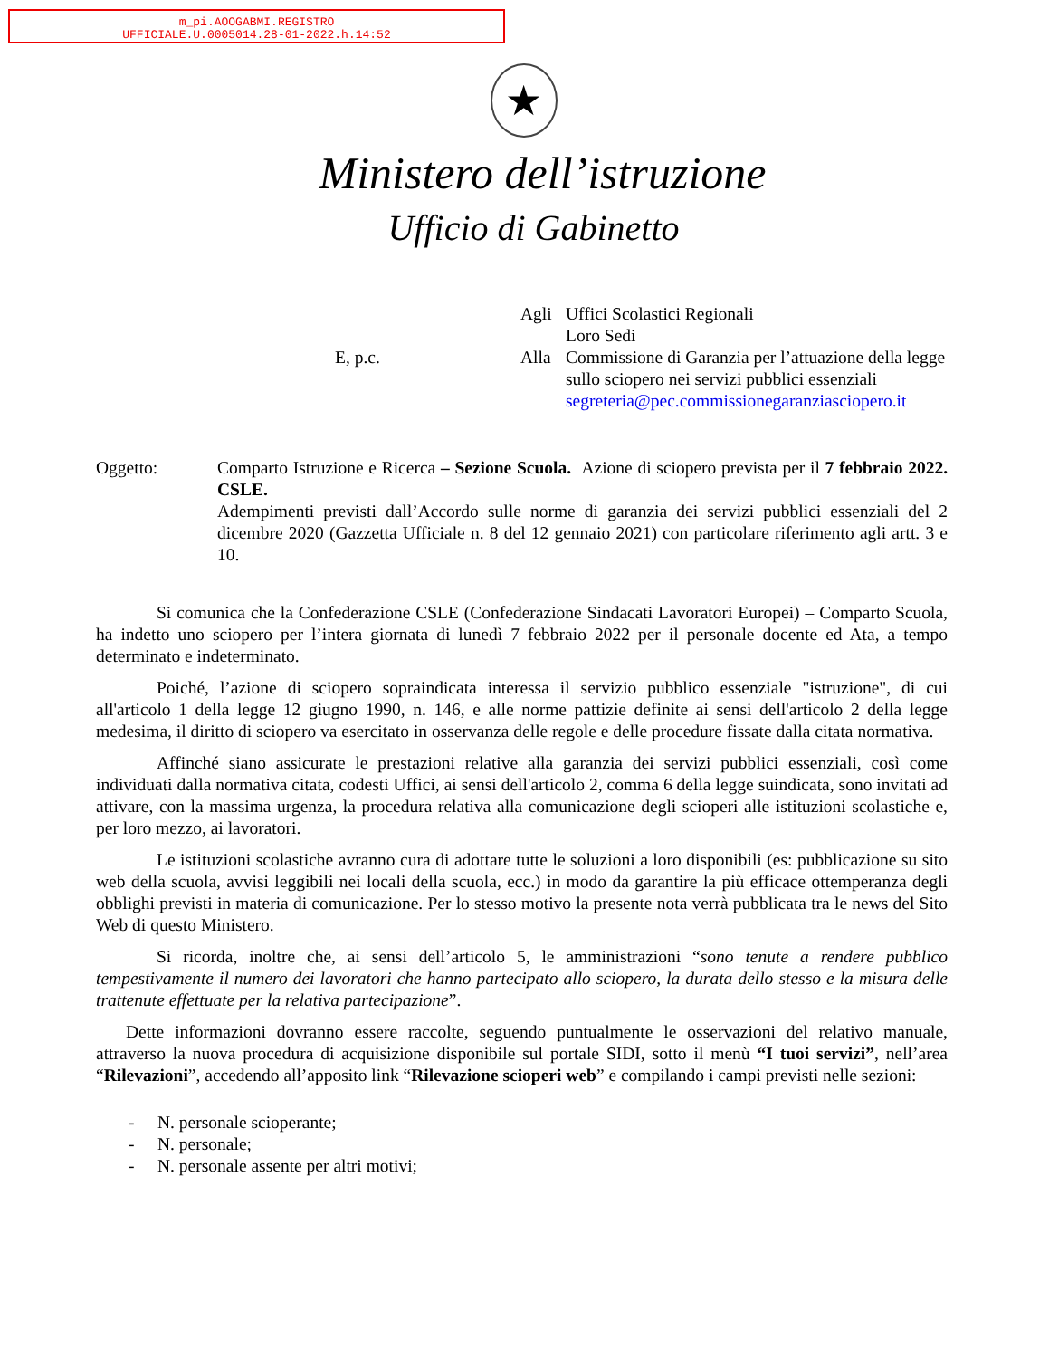m_pi.AOOGABMI.REGISTRO
UFFICIALE.U.0005014.28-01-2022.h.14:52
★
Ministero dell’istruzione
Ufficio di Gabinetto
Agli
Uffici Scolastici Regionali
Loro Sedi
E, p.c.
Alla
Commissione di Garanzia per l’attuazione della legge sullo sciopero nei servizi pubblici essenziali
segreteria@pec.commissionegaranziasciopero.it
Oggetto:
Comparto Istruzione e Ricerca – Sezione Scuola. Azione di sciopero prevista per il 7 febbraio 2022. CSLE.
Adempimenti previsti dall’Accordo sulle norme di garanzia dei servizi pubblici essenziali del 2 dicembre 2020 (Gazzetta Ufficiale n. 8 del 12 gennaio 2021) con particolare riferimento agli artt. 3 e 10.
Si comunica che la Confederazione CSLE (Confederazione Sindacati Lavoratori Europei) – Comparto Scuola, ha indetto uno sciopero per l’intera giornata di lunedì 7 febbraio 2022 per il personale docente ed Ata, a tempo determinato e indeterminato.
Poiché, l’azione di sciopero sopraindicata interessa il servizio pubblico essenziale "istruzione", di cui all'articolo 1 della legge 12 giugno 1990, n. 146, e alle norme pattizie definite ai sensi dell'articolo 2 della legge medesima, il diritto di sciopero va esercitato in osservanza delle regole e delle procedure fissate dalla citata normativa.
Affinché siano assicurate le prestazioni relative alla garanzia dei servizi pubblici essenziali, così come individuati dalla normativa citata, codesti Uffici, ai sensi dell'articolo 2, comma 6 della legge suindicata, sono invitati ad attivare, con la massima urgenza, la procedura relativa alla comunicazione degli scioperi alle istituzioni scolastiche e, per loro mezzo, ai lavoratori.
Le istituzioni scolastiche avranno cura di adottare tutte le soluzioni a loro disponibili (es: pubblicazione su sito web della scuola, avvisi leggibili nei locali della scuola, ecc.) in modo da garantire la più efficace ottemperanza degli obblighi previsti in materia di comunicazione. Per lo stesso motivo la presente nota verrà pubblicata tra le news del Sito Web di questo Ministero.
Si ricorda, inoltre che, ai sensi dell’articolo 5, le amministrazioni “sono tenute a rendere pubblico tempestivamente il numero dei lavoratori che hanno partecipato allo sciopero, la durata dello stesso e la misura delle trattenute effettuate per la relativa partecipazione”.
Dette informazioni dovranno essere raccolte, seguendo puntualmente le osservazioni del relativo manuale, attraverso la nuova procedura di acquisizione disponibile sul portale SIDI, sotto il menù “I tuoi servizi”, nell’area “Rilevazioni”, accedendo all’apposito link “Rilevazione scioperi web” e compilando i campi previsti nelle sezioni:
- N. personale scioperante;
- N. personale;
- N. personale assente per altri motivi;